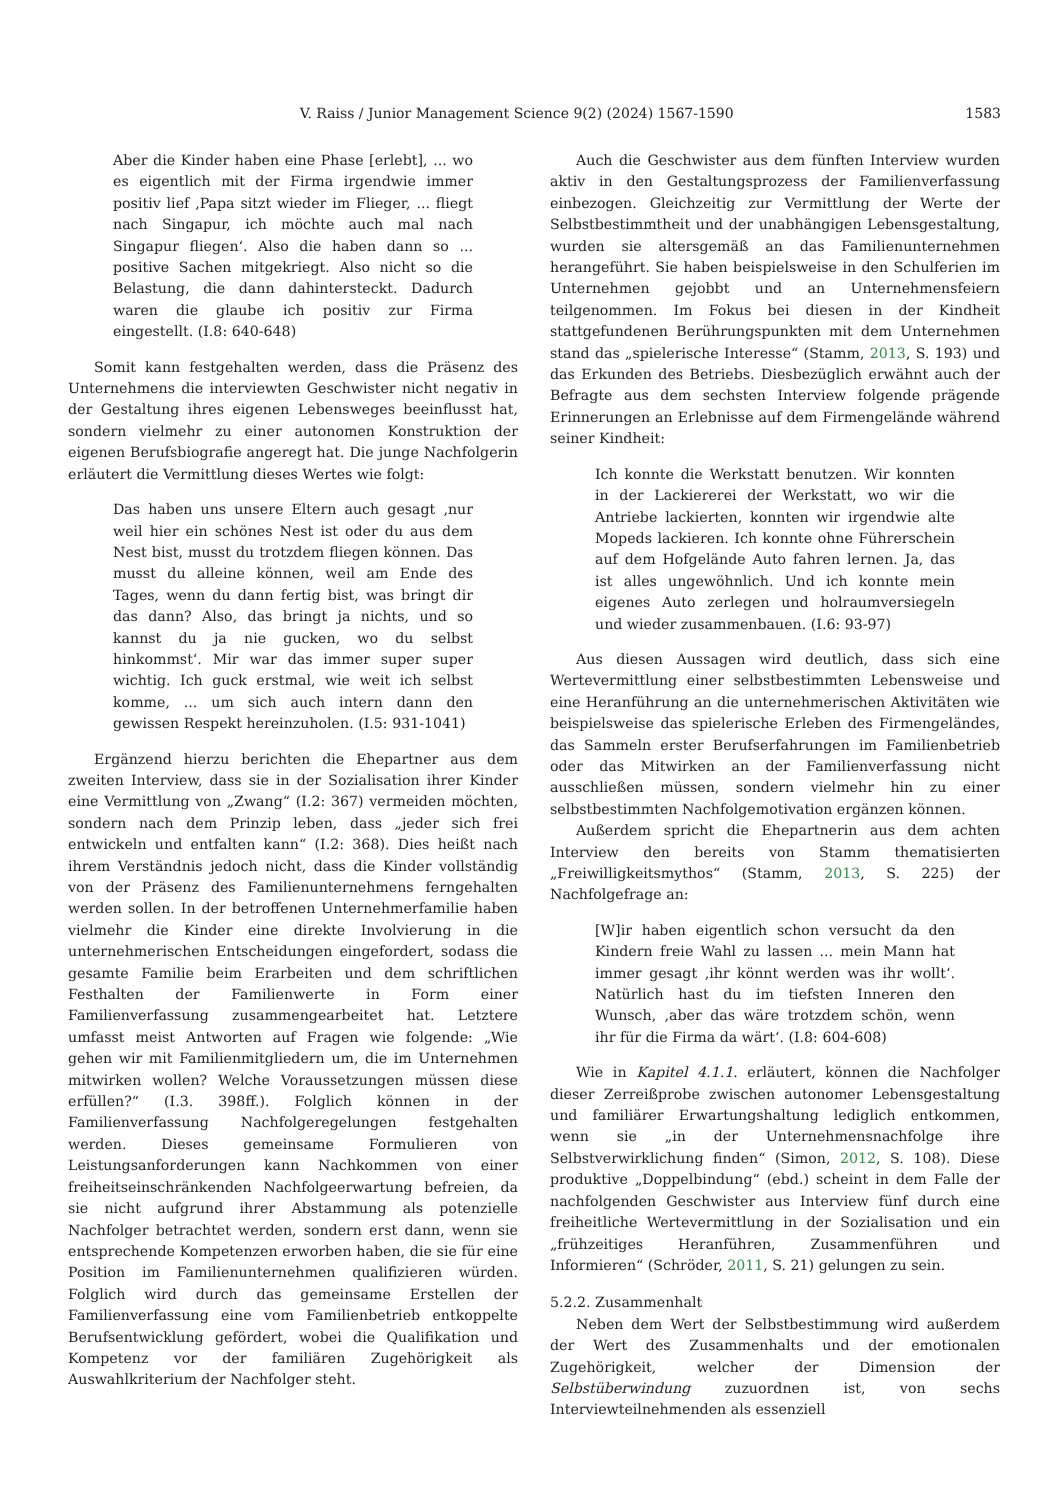V. Raiss / Junior Management Science 9(2) (2024) 1567-1590 1583
Aber die Kinder haben eine Phase [erlebt], ... wo es eigentlich mit der Firma irgendwie immer positiv lief ‚Papa sitzt wieder im Flieger, ... fliegt nach Singapur, ich möchte auch mal nach Singapur fliegen‘. Also die haben dann so ... positive Sachen mitgekriegt. Also nicht so die Belastung, die dann dahintersteckt. Dadurch waren die glaube ich positiv zur Firma eingestellt. (I.8: 640-648)
Somit kann festgehalten werden, dass die Präsenz des Unternehmens die interviewten Geschwister nicht negativ in der Gestaltung ihres eigenen Lebensweges beeinflusst hat, sondern vielmehr zu einer autonomen Konstruktion der eigenen Berufsbiografie angeregt hat. Die junge Nachfolgerin erläutert die Vermittlung dieses Wertes wie folgt:
Das haben uns unsere Eltern auch gesagt ‚nur weil hier ein schönes Nest ist oder du aus dem Nest bist, musst du trotzdem fliegen können. Das musst du alleine können, weil am Ende des Tages, wenn du dann fertig bist, was bringt dir das dann? Also, das bringt ja nichts, und so kannst du ja nie gucken, wo du selbst hinkommst‘. Mir war das immer super super wichtig. Ich guck erstmal, wie weit ich selbst komme, ... um sich auch intern dann den gewissen Respekt hereinzuholen. (I.5: 931-1041)
Ergänzend hierzu berichten die Ehepartner aus dem zweiten Interview, dass sie in der Sozialisation ihrer Kinder eine Vermittlung von „Zwang“ (I.2: 367) vermeiden möchten, sondern nach dem Prinzip leben, dass „jeder sich frei entwickeln und entfalten kann“ (I.2: 368). Dies heißt nach ihrem Verständnis jedoch nicht, dass die Kinder vollständig von der Präsenz des Familienunternehmens ferngehalten werden sollen. In der betroffenen Unternehmerfamilie haben vielmehr die Kinder eine direkte Involvierung in die unternehmerischen Entscheidungen eingefordert, sodass die gesamte Familie beim Erarbeiten und dem schriftlichen Festhalten der Familienwerte in Form einer Familienverfassung zusammengearbeitet hat. Letztere umfasst meist Antworten auf Fragen wie folgende: „Wie gehen wir mit Familienmitgliedern um, die im Unternehmen mitwirken wollen? Welche Voraussetzungen müssen diese erfüllen?“ (I.3. 398ff.). Folglich können in der Familienverfassung Nachfolgeregelungen festgehalten werden. Dieses gemeinsame Formulieren von Leistungsanforderungen kann Nachkommen von einer freiheitseinschränkenden Nachfolgeerwartung befreien, da sie nicht aufgrund ihrer Abstammung als potenzielle Nachfolger betrachtet werden, sondern erst dann, wenn sie entsprechende Kompetenzen erworben haben, die sie für eine Position im Familienunternehmen qualifizieren würden. Folglich wird durch das gemeinsame Erstellen der Familienverfassung eine vom Familienbetrieb entkoppelte Berufsentwicklung gefördert, wobei die Qualifikation und Kompetenz vor der familiären Zugehörigkeit als Auswahlkriterium der Nachfolger steht.
Auch die Geschwister aus dem fünften Interview wurden aktiv in den Gestaltungsprozess der Familienverfassung einbezogen. Gleichzeitig zur Vermittlung der Werte der Selbstbestimmtheit und der unabhängigen Lebensgestaltung, wurden sie altersgemäß an das Familienunternehmen herangeführt. Sie haben beispielsweise in den Schulferien im Unternehmen gejobbt und an Unternehmensfeiern teilgenommen. Im Fokus bei diesen in der Kindheit stattgefundenen Berührungspunkten mit dem Unternehmen stand das „spielerische Interesse“ (Stamm, 2013, S. 193) und das Erkunden des Betriebs. Diesbezüglich erwähnt auch der Befragte aus dem sechsten Interview folgende prägende Erinnerungen an Erlebnisse auf dem Firmengelände während seiner Kindheit:
Ich konnte die Werkstatt benutzen. Wir konnten in der Lackiererei der Werkstatt, wo wir die Antriebe lackierten, konnten wir irgendwie alte Mopeds lackieren. Ich konnte ohne Führerschein auf dem Hofgelände Auto fahren lernen. Ja, das ist alles ungewöhnlich. Und ich konnte mein eigenes Auto zerlegen und holraumversiegeln und wieder zusammenbauen. (I.6: 93-97)
Aus diesen Aussagen wird deutlich, dass sich eine Wertevermittlung einer selbstbestimmten Lebensweise und eine Heranführung an die unternehmerischen Aktivitäten wie beispielsweise das spielerische Erleben des Firmengeländes, das Sammeln erster Berufserfahrungen im Familienbetrieb oder das Mitwirken an der Familienverfassung nicht ausschließen müssen, sondern vielmehr hin zu einer selbstbestimmten Nachfolgemotivation ergänzen können.
Außerdem spricht die Ehepartnerin aus dem achten Interview den bereits von Stamm thematisierten „Freiwilligkeitsmythos“ (Stamm, 2013, S. 225) der Nachfolgefrage an:
[W]ir haben eigentlich schon versucht da den Kindern freie Wahl zu lassen ... mein Mann hat immer gesagt ‚ihr könnt werden was ihr wollt‘. Natürlich hast du im tiefsten Inneren den Wunsch, ‚aber das wäre trotzdem schön, wenn ihr für die Firma da wärt‘. (I.8: 604-608)
Wie in Kapitel 4.1.1. erläutert, können die Nachfolger dieser Zerreißprobe zwischen autonomer Lebensgestaltung und familiärer Erwartungshaltung lediglich entkommen, wenn sie „in der Unternehmensnachfolge ihre Selbstverwirklichung finden“ (Simon, 2012, S. 108). Diese produktive „Doppelbindung“ (ebd.) scheint in dem Falle der nachfolgenden Geschwister aus Interview fünf durch eine freiheitliche Wertevermittlung in der Sozialisation und ein „frühzeitiges Heranführen, Zusammenführen und Informieren“ (Schröder, 2011, S. 21) gelungen zu sein.
5.2.2. Zusammenhalt
Neben dem Wert der Selbstbestimmung wird außerdem der Wert des Zusammenhalts und der emotionalen Zugehörigkeit, welcher der Dimension der Selbstüberwindung zuzuordnen ist, von sechs Interviewteilnehmenden als essenziell